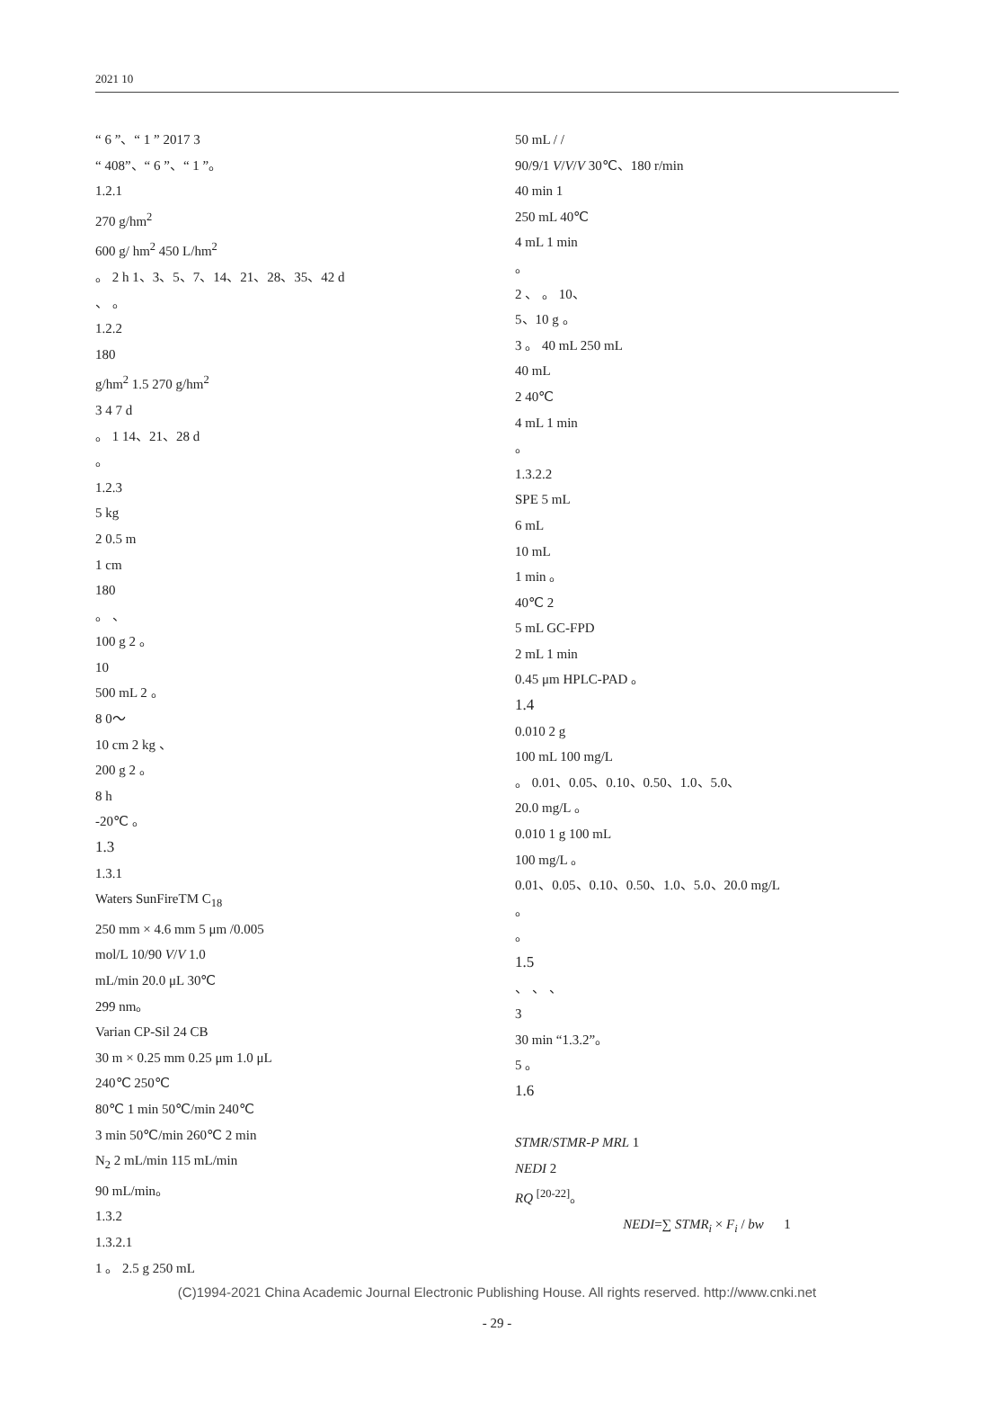2021 10
“ 6 ”、“ 1 ” 2017 3
“ 408”、“ 6 ”、“ 1 ”。
1.2.1
270 g/hm<sup>2</sup>
600 g/ hm<sup>2</sup> 450 L/hm<sup>2</sup>
。 2 h 1、3、5、7、14、21、28、35、42 d
、 。
1.2.2
180
g/hm<sup>2</sup> 1.5 270 g/hm<sup>2</sup>
3 4 7 d
。 1 14、21、28 d
。
1.2.3
5 kg
2 0.5 m
1 cm
180
。 、
100 g 2 。
10
500 mL 2 。
8 0～
10 cm 2 kg 、
200 g 2 。
8 h
-20℃ 。
1.3
1.3.1
Waters SunFireTM C<sub>18</sub>
250 mm × 4.6 mm 5 μm /0.005
mol/L 10/90 V/V 1.0
mL/min 20.0 μL 30℃
299 nm。
Varian CP-Sil 24 CB
30 m × 0.25 mm 0.25 μm 1.0 μL
240℃ 250℃
80℃ 1 min 50℃/min 240℃
3 min 50℃/min 260℃ 2 min
N<sub>2</sub> 2 mL/min 115 mL/min
90 mL/min。
1.3.2
1.3.2.1
1 。 2.5 g 250 mL
50 mL / /
90/9/1 V/V/V 30℃、180 r/min
40 min 1
250 mL 40℃
4 mL 1 min
。
2 、 。 10、
5、10 g 。
3 。 40 mL 250 mL
40 mL
2 40℃
4 mL 1 min
。
1.3.2.2
SPE 5 mL
6 mL
10 mL
1 min 。
40℃ 2
5 mL GC-FPD
2 mL 1 min
0.45 μm HPLC-PAD 。
1.4
0.010 2 g
100 mL 100 mg/L
。 0.01、0.05、0.10、0.50、1.0、5.0、
20.0 mg/L 。
0.010 1 g 100 mL
100 mg/L 。
0.01、0.05、0.10、0.50、1.0、5.0、20.0 mg/L
。
。
1.5
、 、 、
3
30 min “1.3.2”。
5 。
1.6
STMR/STMR-P MRL 1
NEDI 2
RQ <sup>[20-22]</sup>。
NEDI=∑ STMR<sub>i</sub> × F<sub>i</sub> / bw 1
(C)1994-2021 China Academic Journal Electronic Publishing House. All rights reserved. http://www.cnki.net
- 29 -